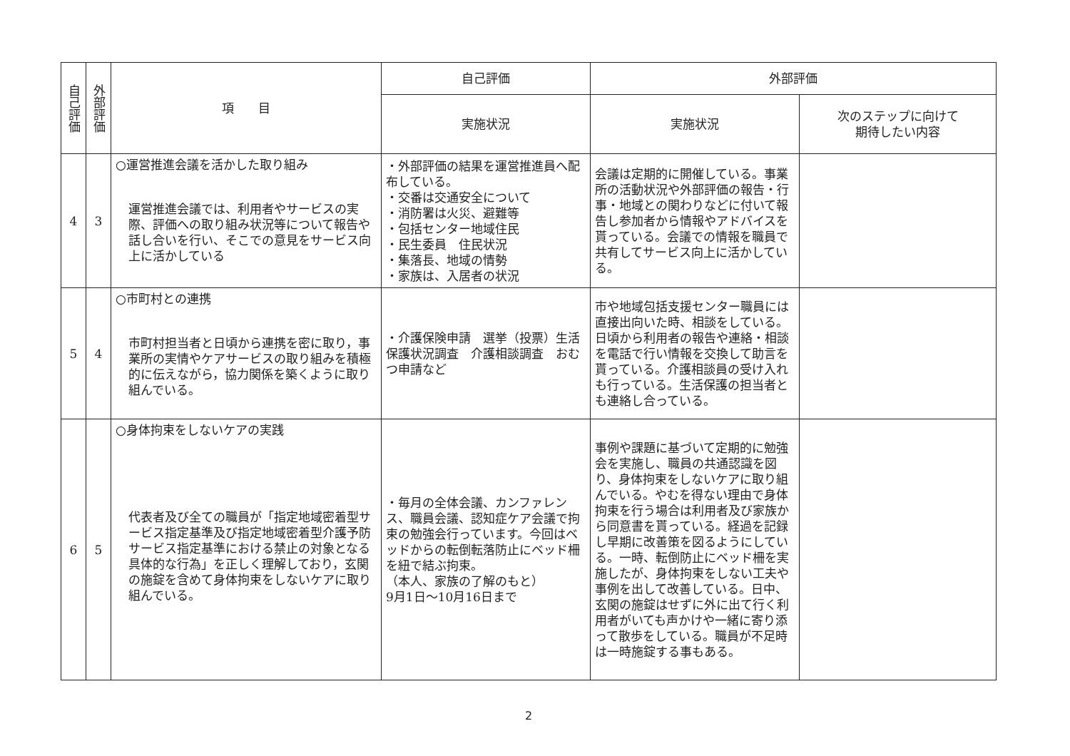| 自己評価 | 外部評価 | 項 目 | 自己評価 | 外部評価 | |
| --- | --- | --- | --- | --- | --- |
| | | | 実施状況 | 実施状況 | 次のステップに向けて 期待したい内容 |
| 4 | 3 | ○運営推進会議を活かした取り組み 運営推進会議では、利用者やサービスの実際、評価への取り組み状況等について報告や話し合いを行い、そこでの意見をサービス向上に活かしている | ・外部評価の結果を運営推進員へ配布している。 ・交番は交通安全について ・消防署は火災、避難等 ・包括センター地域住民 ・民生委員 住民状況 ・集落長、地域の情勢 ・家族は、入居者の状況 | 会議は定期的に開催している。事業所の活動状況や外部評価の報告・行事・地域との関わりなどに付いて報告し参加者から情報やアドバイスを貰っている。会議での情報を職員で共有してサービス向上に活かしている。 | |
| 5 | 4 | ○市町村との連携 市町村担当者と日頃から連携を密に取り，事業所の実情やケアサービスの取り組みを積極的に伝えながら，協力関係を築くように取り組んでいる。 | ・介護保険申請 選挙（投票）生活保護状況調査 介護相談調査 おむつ申請など | 市や地域包括支援センター職員には直接出向いた時、相談をしている。日頃から利用者の報告や連絡・相談を電話で行い情報を交換して助言を貰っている。介護相談員の受け入れも行っている。生活保護の担当者とも連絡し合っている。 | |
| 6 | 5 | ○身体拘束をしないケアの実践 代表者及び全ての職員が「指定地域密着型サービス指定基準及び指定地域密着型介護予防サービス指定基準における禁止の対象となる具体的な行為」を正しく理解しており，玄関の施錠を含めて身体拘束をしないケアに取り組んでいる。 | ・毎月の全体会議、カンファレンス、職員会議、認知症ケア会議で拘束の勉強会行っています。今回はベッドからの転倒転落防止にベッド柵を紐で結ぶ拘束。 （本人、家族の了解のもと） 9月1日～10月16日まで | 事例や課題に基づいて定期的に勉強会を実施し、職員の共通認識を図り、身体拘束をしないケアに取り組んでいる。やむを得ない理由で身体拘束を行う場合は利用者及び家族から同意書を貰っている。経過を記録し早期に改善策を図るようにしている。一時、転倒防止にベッド柵を実施したが、身体拘束をしない工夫や事例を出して改善している。日中、玄関の施錠はせずに外に出て行く利用者がいても声かけや一緒に寄り添って散歩をしている。職員が不足時は一時施錠する事もある。 | |
2